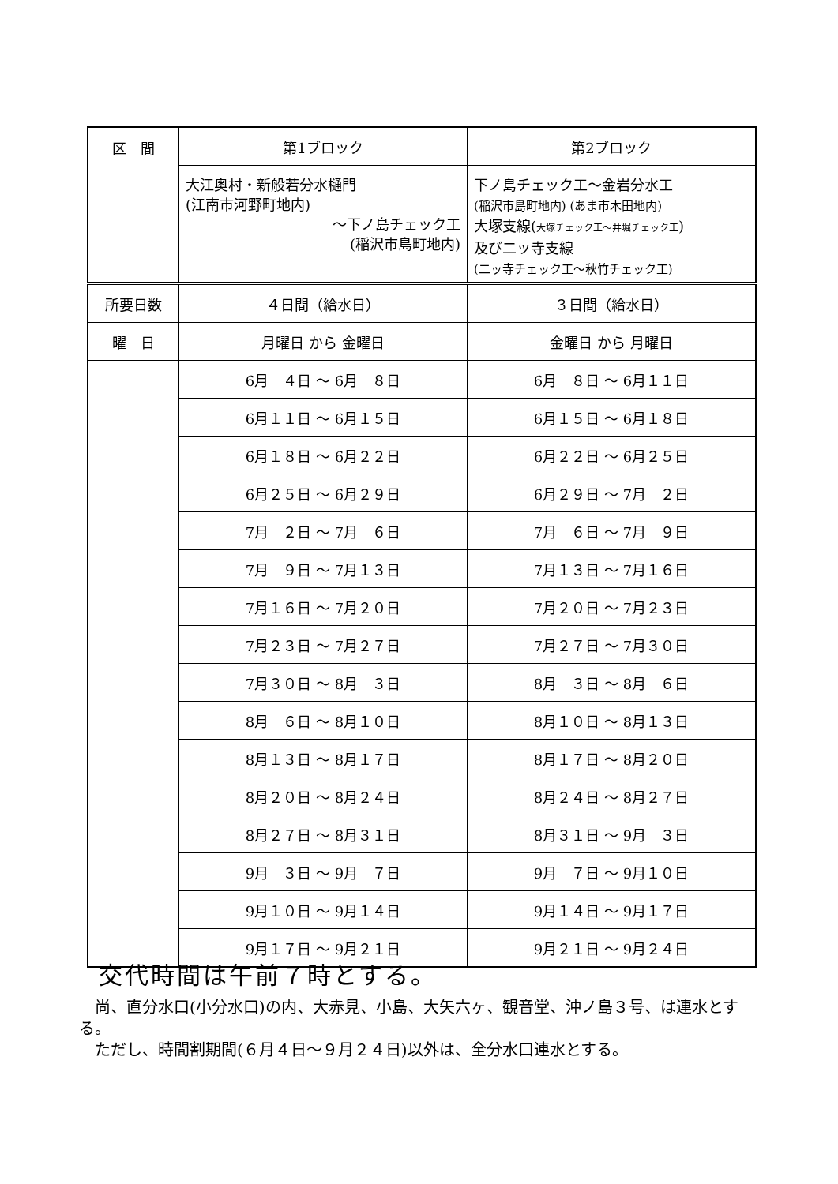| 区 間 | 第1ブロック | 第2ブロック |
| | 大江奥村・新般若分水樋門 (江南市河野町地内) ～下ノ島チェック工 (稲沢市島町地内) | 下ノ島チェック工～金岩分水工 (稲沢市島町地内) (あま市木田地内) 大塚支線( 大塚チェック工～井堀チェック工 ) 及び二ッ寺支線 (二ッ寺チェック工～秋竹チェック工) |
| 所要日数 | ４日間（給水日） | ３日間（給水日） |
| 曜 日 | 月曜日 から 金曜日 | 金曜日 から 月曜日 |
| | 6月 ４日 ～ 6月 ８日 | 6月 ８日 ～ 6月１１日 |
| | 6月１１日 ～ 6月１５日 | 6月１５日 ～ 6月１８日 |
| | 6月１８日 ～ 6月２２日 | 6月２２日 ～ 6月２５日 |
| | 6月２５日 ～ 6月２９日 | 6月２９日 ～ 7月 ２日 |
| | 7月 ２日 ～ 7月 ６日 | 7月 ６日 ～ 7月 ９日 |
| | 7月 ９日 ～ 7月１３日 | 7月１３日 ～ 7月１６日 |
| | 7月１６日 ～ 7月２０日 | 7月２０日 ～ 7月２３日 |
| | 7月２３日 ～ 7月２７日 | 7月２７日 ～ 7月３０日 |
| | 7月３０日 ～ 8月 ３日 | 8月 ３日 ～ 8月 ６日 |
| | 8月 ６日 ～ 8月１０日 | 8月１０日 ～ 8月１３日 |
| | 8月１３日 ～ 8月１７日 | 8月１７日 ～ 8月２０日 |
| | 8月２０日 ～ 8月２４日 | 8月２４日 ～ 8月２７日 |
| | 8月２７日 ～ 8月３１日 | 8月３１日 ～ 9月 ３日 |
| | 9月 ３日 ～ 9月 ７日 | 9月 ７日 ～ 9月１０日 |
| | 9月１０日 ～ 9月１４日 | 9月１４日 ～ 9月１７日 |
| | 9月１７日 ～ 9月２１日 | 9月２１日 ～ 9月２４日 |
交代時間は午前７時とする。
　尚、直分水口(小分水口)の内、大赤見、小島、大矢六ヶ、観音堂、沖ノ島３号、は連水とする。
　ただし、時間割期間(６月４日～９月２４日)以外は、全分水口連水とする。